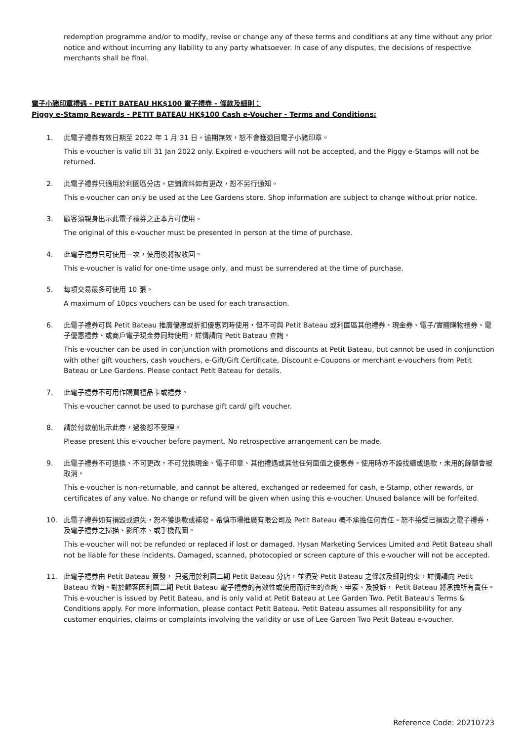redemption programme and/or to modify, revise or change any of these terms and conditions at any time without any prior notice and without incurring any liability to any party whatsoever. In case of any disputes, the decisions of respective merchants shall be final.
電子小豬印章禮遇 - PETIT BATEAU HK$100 電子禮券 - 條款及細則：
Piggy e-Stamp Rewards - PETIT BATEAU HK$100 Cash e-Voucher - Terms and Conditions:
1. 此電子禮券有效日期至 2022 年 1 月 31 日，逾期無效，恕不會獲退回電子小豬印章。
This e-voucher is valid till 31 Jan 2022 only. Expired e-vouchers will not be accepted, and the Piggy e-Stamps will not be returned.
2. 此電子禮券只適用於利園區分店。店鋪資料如有更改，恕不另行通知。
This e-voucher can only be used at the Lee Gardens store. Shop information are subject to change without prior notice.
3. 顧客須親身出示此電子禮券之正本方可使用。
The original of this e-voucher must be presented in person at the time of purchase.
4. 此電子禮券只可使用一次，使用後將被收回。
This e-voucher is valid for one-time usage only, and must be surrendered at the time of purchase.
5. 每項交易最多可使用 10 張。
A maximum of 10pcs vouchers can be used for each transaction.
6. 此電子禮券可與 Petit Bateau 推廣優惠或折扣優惠同時使用，但不可與 Petit Bateau 或利園區其他禮券、現金券、電子/實體購物禮券、電子優惠禮券、或商戶電子現金券同時使用，詳情請向 Petit Bateau 查詢。
This e-voucher can be used in conjunction with promotions and discounts at Petit Bateau, but cannot be used in conjunction with other gift vouchers, cash vouchers, e-Gift/Gift Certificate, Discount e-Coupons or merchant e-vouchers from Petit Bateau or Lee Gardens. Please contact Petit Bateau for details.
7. 此電子禮券不可用作購買禮品卡或禮券。
This e-voucher cannot be used to purchase gift card/ gift voucher.
8. 請於付款前出示此券，過後恕不受理。
Please present this e-voucher before payment. No retrospective arrangement can be made.
9. 此電子禮券不可退換、不可更改，不可兌換現金、電子印章、其他禮遇或其他任何面值之優惠券。使用時亦不設找續或退款，未用的餘額會被取消。
This e-voucher is non-returnable, and cannot be altered, exchanged or redeemed for cash, e-Stamp, other rewards, or certificates of any value. No change or refund will be given when using this e-voucher. Unused balance will be forfeited.
10. 此電子禮券如有損毀或遺失，恕不獲退款或補發。希慎市場推廣有限公司及 Petit Bateau 概不承擔任何責任。恕不接受已損毀之電子禮券，及電子禮券之掃描、影印本、或手機截圖。
This e-voucher will not be refunded or replaced if lost or damaged. Hysan Marketing Services Limited and Petit Bateau shall not be liable for these incidents. Damaged, scanned, photocopied or screen capture of this e-voucher will not be accepted.
11. 此電子禮券由 Petit Bateau 簽發， 只適用於利園二期 Petit Bateau 分店，並須受 Petit Bateau 之條款及細則約束，詳情請向 Petit Bateau 查詢。對於顧客因利園二期 Petit Bateau 電子禮券的有效性或使用而衍生的查詢、申索、及投訴， Petit Bateau 將承擔所有責任。 This e-voucher is issued by Petit Bateau, and is only valid at Petit Bateau at Lee Garden Two. Petit Bateau's Terms & Conditions apply. For more information, please contact Petit Bateau. Petit Bateau assumes all responsibility for any customer enquiries, claims or complaints involving the validity or use of Lee Garden Two Petit Bateau e-voucher.
Reference Code: 20210723